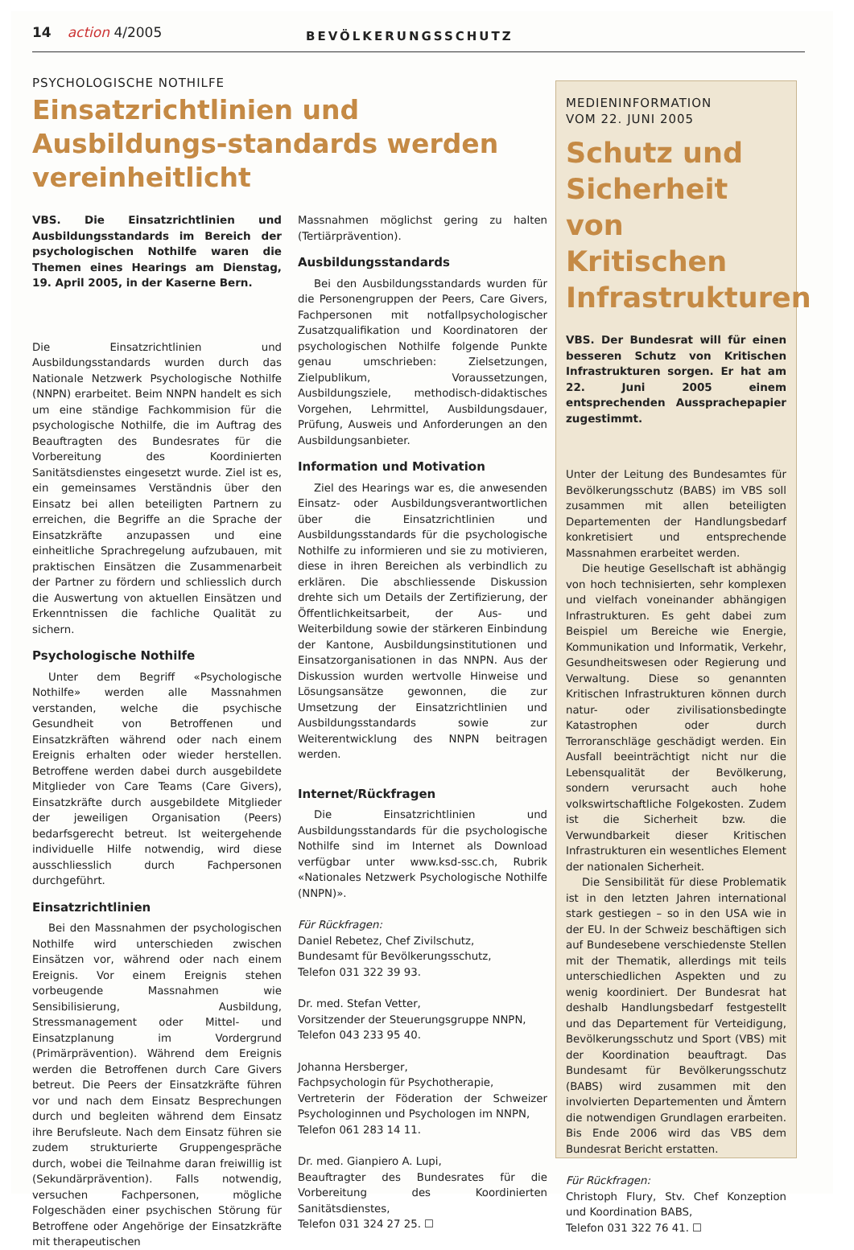14 action 4/2005 BEVÖLKERUNGSSCHUTZ
PSYCHOLOGISCHE NOTHILFE
Einsatzrichtlinien und Ausbildungs-standards werden vereinheitlicht
VBS. Die Einsatzrichtlinien und Ausbildungsstandards im Bereich der psychologischen Nothilfe waren die Themen eines Hearings am Dienstag, 19. April 2005, in der Kaserne Bern.
Die Einsatzrichtlinien und Ausbildungsstandards wurden durch das Nationale Netzwerk Psychologische Nothilfe (NNPN) erarbeitet. Beim NNPN handelt es sich um eine ständige Fachkommision für die psychologische Nothilfe, die im Auftrag des Beauftragten des Bundesrates für die Vorbereitung des Koordinierten Sanitätsdienstes eingesetzt wurde. Ziel ist es, ein gemeinsames Verständnis über den Einsatz bei allen beteiligten Partnern zu erreichen, die Begriffe an die Sprache der Einsatzkräfte anzupassen und eine einheitliche Sprachregelung aufzubauen, mit praktischen Einsätzen die Zusammenarbeit der Partner zu fördern und schliesslich durch die Auswertung von aktuellen Einsätzen und Erkenntnissen die fachliche Qualität zu sichern.
Psychologische Nothilfe
Unter dem Begriff «Psychologische Nothilfe» werden alle Massnahmen verstanden, welche die psychische Gesundheit von Betroffenen und Einsatzkräften während oder nach einem Ereignis erhalten oder wieder herstellen. Betroffene werden dabei durch ausgebildete Mitglieder von Care Teams (Care Givers), Einsatzkräfte durch ausgebildete Mitglieder der jeweiligen Organisation (Peers) bedarfsgerecht betreut. Ist weitergehende individuelle Hilfe notwendig, wird diese ausschliesslich durch Fachpersonen durchgeführt.
Einsatzrichtlinien
Bei den Massnahmen der psychologischen Nothilfe wird unterschieden zwischen Einsätzen vor, während oder nach einem Ereignis. Vor einem Ereignis stehen vorbeugende Massnahmen wie Sensibilisierung, Ausbildung, Stressmanagement oder Mittel- und Einsatzplanung im Vordergrund (Primärprävention). Während dem Ereignis werden die Betroffenen durch Care Givers betreut. Die Peers der Einsatzkräfte führen vor und nach dem Einsatz Besprechungen durch und begleiten während dem Einsatz ihre Berufsleute. Nach dem Einsatz führen sie zudem strukturierte Gruppengespräche durch, wobei die Teilnahme daran freiwillig ist (Sekundärprävention). Falls notwendig, versuchen Fachpersonen, mögliche Folgeschäden einer psychischen Störung für Betroffene oder Angehörige der Einsatzkräfte mit therapeutischen
Massnahmen möglichst gering zu halten (Tertiärprävention).
Ausbildungsstandards
Bei den Ausbildungsstandards wurden für die Personengruppen der Peers, Care Givers, Fachpersonen mit notfallpsychologischer Zusatzqualifikation und Koordinatoren der psychologischen Nothilfe folgende Punkte genau umschrieben: Zielsetzungen, Zielpublikum, Voraussetzungen, Ausbildungsziele, methodisch-didaktisches Vorgehen, Lehrmittel, Ausbildungsdauer, Prüfung, Ausweis und Anforderungen an den Ausbildungsanbieter.
Information und Motivation
Ziel des Hearings war es, die anwesenden Einsatz- oder Ausbildungsverantwortlichen über die Einsatzrichtlinien und Ausbildungsstandards für die psychologische Nothilfe zu informieren und sie zu motivieren, diese in ihren Bereichen als verbindlich zu erklären. Die abschliessende Diskussion drehte sich um Details der Zertifizierung, der Öffentlichkeitsarbeit, der Aus- und Weiterbildung sowie der stärkeren Einbindung der Kantone, Ausbildungsinstitutionen und Einsatzorganisationen in das NNPN. Aus der Diskussion wurden wertvolle Hinweise und Lösungsansätze gewonnen, die zur Umsetzung der Einsatzrichtlinien und Ausbildungsstandards sowie zur Weiterentwicklung des NNPN beitragen werden.
Internet/Rückfragen
Die Einsatzrichtlinien und Ausbildungsstandards für die psychologische Nothilfe sind im Internet als Download verfügbar unter www.ksd-ssc.ch, Rubrik «Nationales Netzwerk Psychologische Nothilfe (NNPN)».
Für Rückfragen:
Daniel Rebetez, Chef Zivilschutz,
Bundesamt für Bevölkerungsschutz,
Telefon 031 322 39 93.
Dr. med. Stefan Vetter,
Vorsitzender der Steuerungsgruppe NNPN,
Telefon 043 233 95 40.
Johanna Hersberger,
Fachpsychologin für Psychotherapie,
Vertreterin der Föderation der Schweizer Psychologinnen und Psychologen im NNPN,
Telefon 061 283 14 11.
Dr. med. Gianpiero A. Lupi,
Beauftragter des Bundesrates für die Vorbereitung des Koordinierten Sanitätsdienstes,
Telefon 031 324 27 25. ☐
MEDIENINFORMATION
VOM 22. JUNI 2005
Schutz und Sicherheit von Kritischen Infrastrukturen
VBS. Der Bundesrat will für einen besseren Schutz von Kritischen Infrastrukturen sorgen. Er hat am 22. Juni 2005 einem entsprechenden Aussprachepapier zugestimmt.
Unter der Leitung des Bundesamtes für Bevölkerungsschutz (BABS) im VBS soll zusammen mit allen beteiligten Departementen der Handlungsbedarf konkretisiert und entsprechende Massnahmen erarbeitet werden.
Die heutige Gesellschaft ist abhängig von hoch technisierten, sehr komplexen und vielfach voneinander abhängigen Infrastrukturen. Es geht dabei zum Beispiel um Bereiche wie Energie, Kommunikation und Informatik, Verkehr, Gesundheitswesen oder Regierung und Verwaltung. Diese so genannten Kritischen Infrastrukturen können durch natur- oder zivilisationsbedingte Katastrophen oder durch Terroranschläge geschädigt werden. Ein Ausfall beeinträchtigt nicht nur die Lebensqualität der Bevölkerung, sondern verursacht auch hohe volkswirtschaftliche Folgekosten. Zudem ist die Sicherheit bzw. die Verwundbarkeit dieser Kritischen Infrastrukturen ein wesentliches Element der nationalen Sicherheit.
Die Sensibilität für diese Problematik ist in den letzten Jahren international stark gestiegen – so in den USA wie in der EU. In der Schweiz beschäftigen sich auf Bundesebene verschiedenste Stellen mit der Thematik, allerdings mit teils unterschiedlichen Aspekten und zu wenig koordiniert. Der Bundesrat hat deshalb Handlungsbedarf festgestellt und das Departement für Verteidigung, Bevölkerungsschutz und Sport (VBS) mit der Koordination beauftragt. Das Bundesamt für Bevölkerungsschutz (BABS) wird zusammen mit den involvierten Departementen und Ämtern die notwendigen Grundlagen erarbeiten. Bis Ende 2006 wird das VBS dem Bundesrat Bericht erstatten.
Für Rückfragen:
Christoph Flury, Stv. Chef Konzeption und Koordination BABS,
Telefon 031 322 76 41. ☐